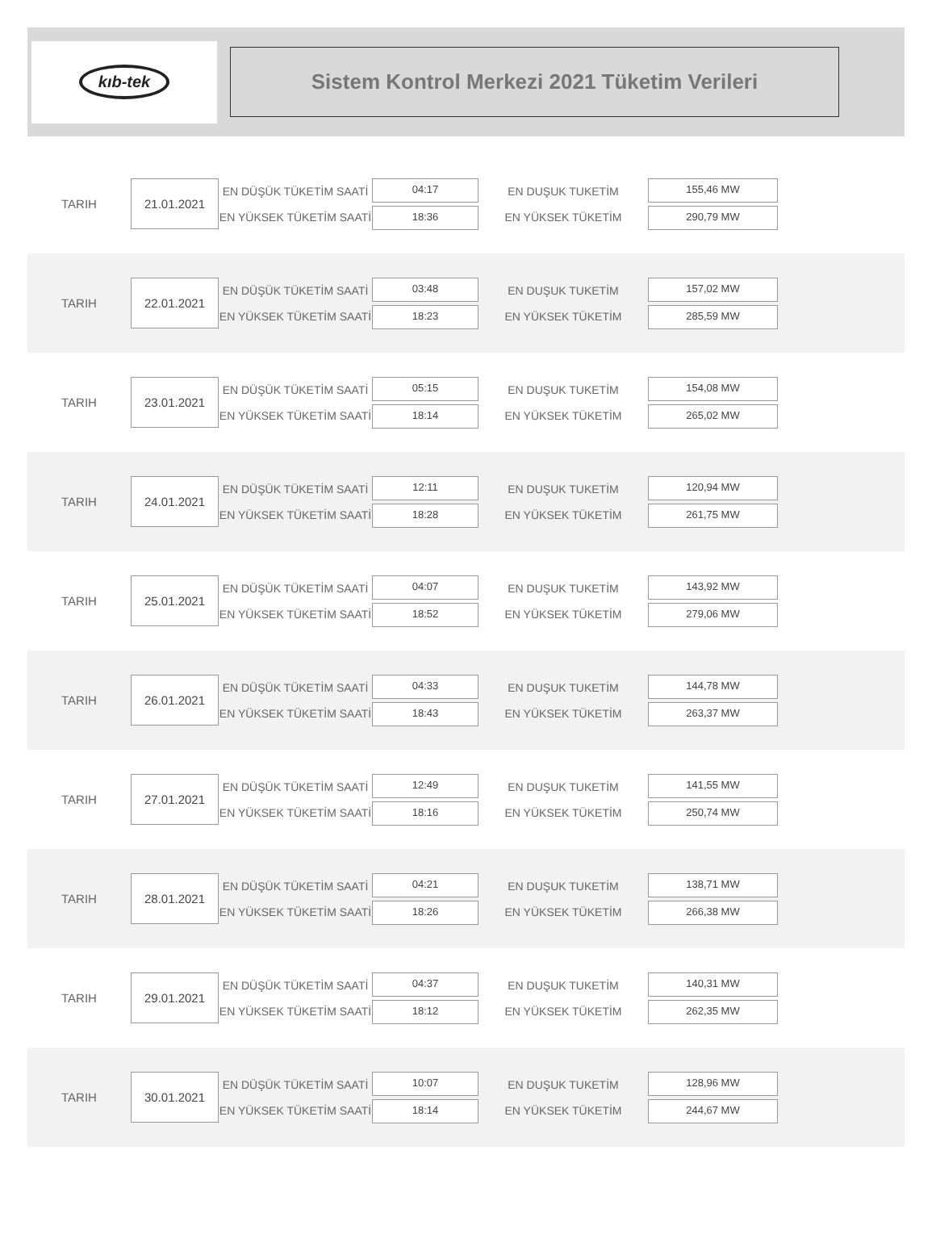kıb-tek
Sistem Kontrol Merkezi 2021 Tüketim Verileri
TARIH
21.01.2021
EN DÜŞÜK TÜKETİM SAATİ
EN YÜKSEK TÜKETİM SAATİ
04:17
18:36
EN DUŞUK TUKETİM
EN YÜKSEK TÜKETİM
155,46 MW
290,79 MW
TARIH
22.01.2021
EN DÜŞÜK TÜKETİM SAATİ
EN YÜKSEK TÜKETİM SAATİ
03:48
18:23
EN DUŞUK TUKETİM
EN YÜKSEK TÜKETİM
157,02 MW
285,59 MW
TARIH
23.01.2021
EN DÜŞÜK TÜKETİM SAATİ
EN YÜKSEK TÜKETİM SAATİ
05:15
18:14
EN DUŞUK TUKETİM
EN YÜKSEK TÜKETİM
154,08 MW
265,02 MW
TARIH
24.01.2021
EN DÜŞÜK TÜKETİM SAATİ
EN YÜKSEK TÜKETİM SAATİ
12:11
18:28
EN DUŞUK TUKETİM
EN YÜKSEK TÜKETİM
120,94 MW
261,75 MW
TARIH
25.01.2021
EN DÜŞÜK TÜKETİM SAATİ
EN YÜKSEK TÜKETİM SAATİ
04:07
18:52
EN DUŞUK TUKETİM
EN YÜKSEK TÜKETİM
143,92 MW
279,06 MW
TARIH
26.01.2021
EN DÜŞÜK TÜKETİM SAATİ
EN YÜKSEK TÜKETİM SAATİ
04:33
18:43
EN DUŞUK TUKETİM
EN YÜKSEK TÜKETİM
144,78 MW
263,37 MW
TARIH
27.01.2021
EN DÜŞÜK TÜKETİM SAATİ
EN YÜKSEK TÜKETİM SAATİ
12:49
18:16
EN DUŞUK TUKETİM
EN YÜKSEK TÜKETİM
141,55 MW
250,74 MW
TARIH
28.01.2021
EN DÜŞÜK TÜKETİM SAATİ
EN YÜKSEK TÜKETİM SAATİ
04:21
18:26
EN DUŞUK TUKETİM
EN YÜKSEK TÜKETİM
138,71 MW
266,38 MW
TARIH
29.01.2021
EN DÜŞÜK TÜKETİM SAATİ
EN YÜKSEK TÜKETİM SAATİ
04:37
18:12
EN DUŞUK TUKETİM
EN YÜKSEK TÜKETİM
140,31 MW
262,35 MW
TARIH
30.01.2021
EN DÜŞÜK TÜKETİM SAATİ
EN YÜKSEK TÜKETİM SAATİ
10:07
18:14
EN DUŞUK TUKETİM
EN YÜKSEK TÜKETİM
128,96 MW
244,67 MW